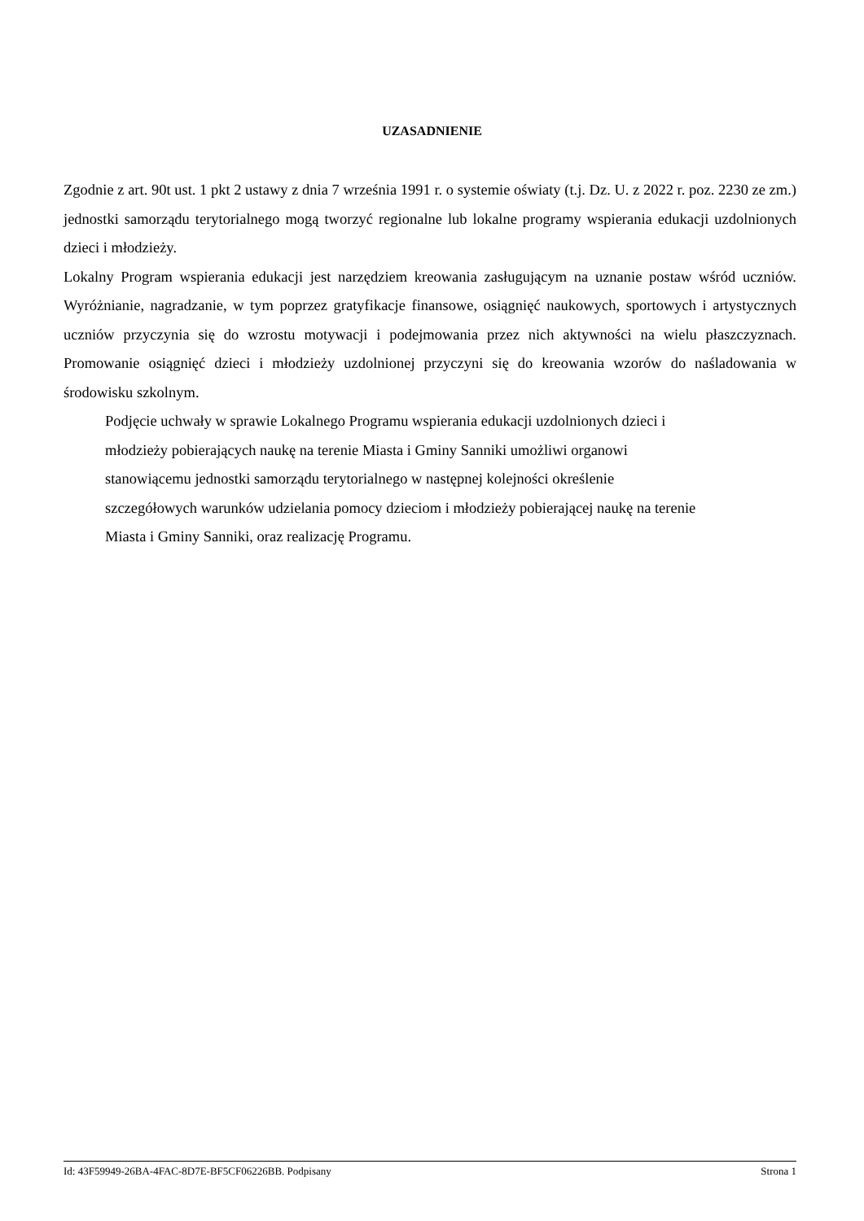UZASADNIENIE
Zgodnie z art. 90t ust. 1 pkt 2 ustawy z dnia 7 września 1991 r. o systemie oświaty (t.j. Dz. U. z 2022 r. poz. 2230 ze zm.) jednostki samorządu terytorialnego mogą tworzyć regionalne lub lokalne programy wspierania edukacji uzdolnionych dzieci i młodzieży.
Lokalny Program wspierania edukacji jest narzędziem kreowania zasługującym na uznanie postaw wśród uczniów. Wyróżnianie, nagradzanie, w tym poprzez gratyfikacje finansowe, osiągnięć naukowych, sportowych i artystycznych uczniów przyczynia się do wzrostu motywacji i podejmowania przez nich aktywności na wielu płaszczyznach. Promowanie osiągnięć dzieci i młodzieży uzdolnionej przyczyni się do kreowania wzorów do naśladowania w środowisku szkolnym.
Podjęcie uchwały w sprawie Lokalnego Programu wspierania edukacji uzdolnionych dzieci i
młodzieży pobierających naukę na terenie Miasta i Gminy Sanniki umożliwi organowi
stanowiącemu jednostki samorządu terytorialnego w następnej kolejności określenie
szczegółowych warunków udzielania pomocy dzieciom i młodzieży pobierającej naukę na terenie
Miasta i Gminy Sanniki, oraz realizację Programu.
Id: 43F59949-26BA-4FAC-8D7E-BF5CF06226BB. Podpisany Strona 1